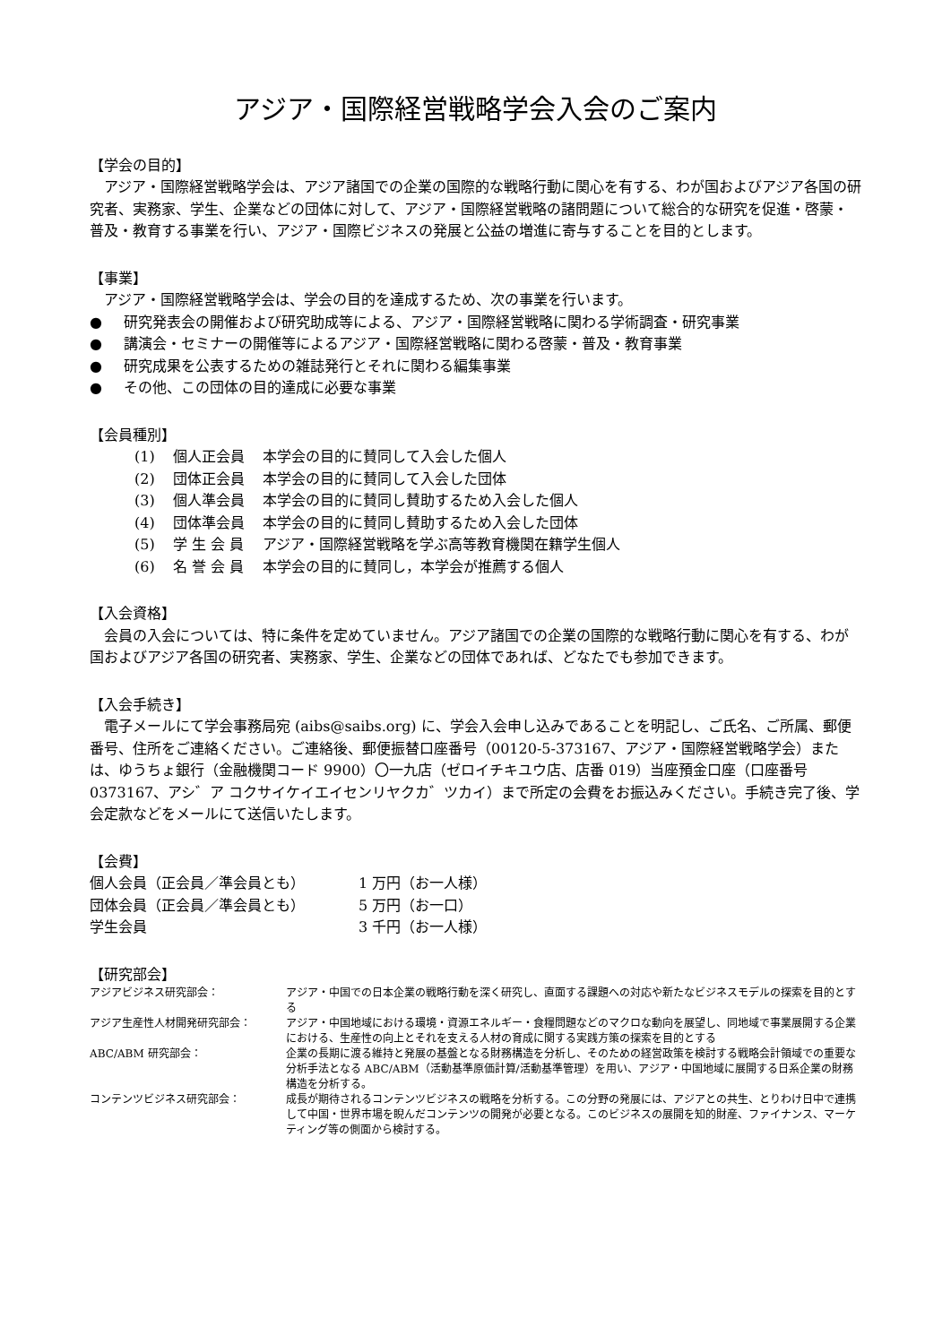アジア・国際経営戦略学会入会のご案内
【学会の目的】
アジア・国際経営戦略学会は、アジア諸国での企業の国際的な戦略行動に関心を有する、わが国およびアジア各国の研究者、実務家、学生、企業などの団体に対して、アジア・国際経営戦略の諸問題について総合的な研究を促進・啓蒙・普及・教育する事業を行い、アジア・国際ビジネスの発展と公益の増進に寄与することを目的とします。
【事業】
アジア・国際経営戦略学会は、学会の目的を達成するため、次の事業を行います。
● 研究発表会の開催および研究助成等による、アジア・国際経営戦略に関わる学術調査・研究事業
● 講演会・セミナーの開催等によるアジア・国際経営戦略に関わる啓蒙・普及・教育事業
● 研究成果を公表するための雑誌発行とそれに関わる編集事業
● その他、この団体の目的達成に必要な事業
【会員種別】
| (1) | 個人正会員 | 本学会の目的に賛同して入会した個人 |
| (2) | 団体正会員 | 本学会の目的に賛同して入会した団体 |
| (3) | 個人準会員 | 本学会の目的に賛同し賛助するため入会した個人 |
| (4) | 団体準会員 | 本学会の目的に賛同し賛助するため入会した団体 |
| (5) | 学 生 会 員 | アジア・国際経営戦略を学ぶ高等教育機関在籍学生個人 |
| (6) | 名 誉 会 員 | 本学会の目的に賛同し，本学会が推薦する個人 |
【入会資格】
会員の入会については、特に条件を定めていません。アジア諸国での企業の国際的な戦略行動に関心を有する、わが国およびアジア各国の研究者、実務家、学生、企業などの団体であれば、どなたでも参加できます。
【入会手続き】
電子メールにて学会事務局宛 (aibs@saibs.org) に、学会入会申し込みであることを明記し、ご氏名、ご所属、郵便番号、住所をご連絡ください。ご連絡後、郵便振替口座番号（00120-5-373167、アジア・国際経営戦略学会）または、ゆうちょ銀行（金融機関コード 9900）〇一九店（ゼロイチキユウ店、店番 019）当座預金口座（口座番号 0373167、アシ゛ア コクサイケイエイセンリヤクカ゛ツカイ）まで所定の会費をお振込みください。手続き完了後、学会定款などをメールにて送信いたします。
【会費】
| 個人会員（正会員／準会員とも） | 1 万円（お一人様） |
| 団体会員（正会員／準会員とも） | 5 万円（お一口） |
| 学生会員 | 3 千円（お一人様） |
【研究部会】
| アジアビジネス研究部会： | アジア・中国での日本企業の戦略行動を深く研究し、直面する課題への対応や新たなビジネスモデルの探索を目的とする |
| アジア生産性人材開発研究部会： | アジア・中国地域における環境・資源エネルギー・食糧問題などのマクロな動向を展望し、同地域で事業展開する企業における、生産性の向上とそれを支える人材の育成に関する実践方策の探索を目的とする |
| ABC/ABM 研究部会： | 企業の長期に渡る維持と発展の基盤となる財務構造を分析し、そのための経営政策を検討する戦略会計領域での重要な分析手法となる ABC/ABM（活動基準原価計算/活動基準管理）を用い、アジア・中国地域に展開する日系企業の財務構造を分析する。 |
| コンテンツビジネス研究部会： | 成長が期待されるコンテンツビジネスの戦略を分析する。この分野の発展には、アジアとの共生、とりわけ日中で連携して中国・世界市場を睨んだコンテンツの開発が必要となる。このビジネスの展開を知的財産、ファイナンス、マーケティング等の側面から検討する。 |